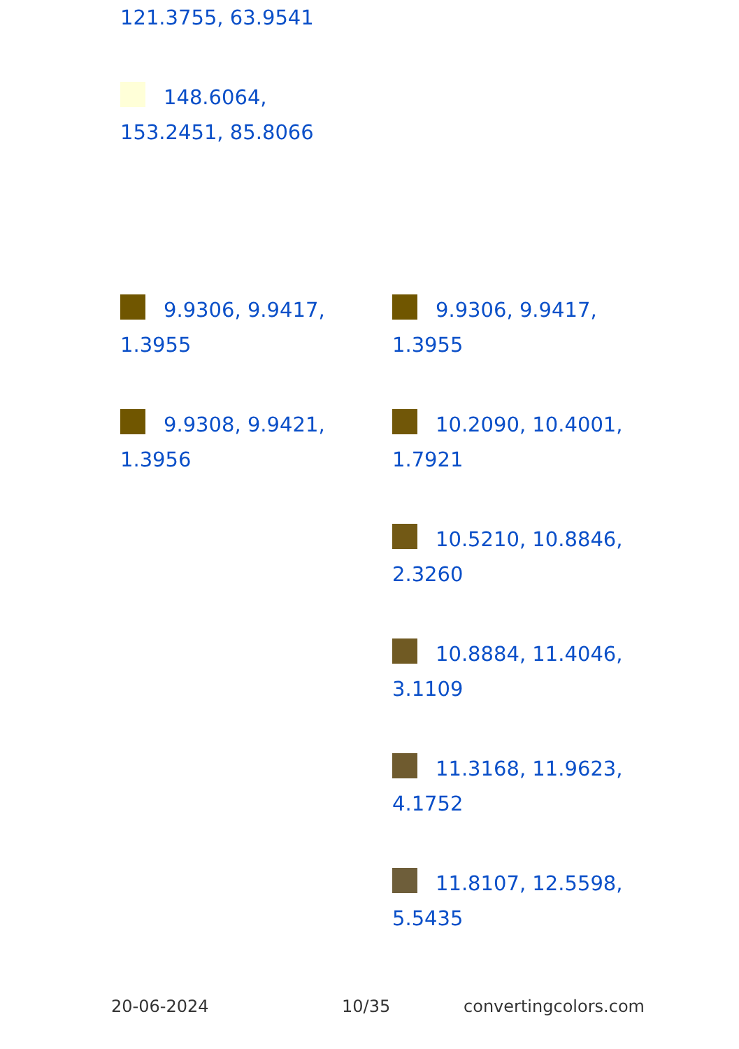121.3755, 63.9541
148.6064, 153.2451, 85.8066
9.9306, 9.9417, 1.3955
9.9306, 9.9417, 1.3955
9.9308, 9.9421, 1.3956
10.2090, 10.4001, 1.7921
10.5210, 10.8846, 2.3260
10.8884, 11.4046, 3.1109
11.3168, 11.9623, 4.1752
11.8107, 12.5598, 5.5435
20-06-2024 10/35 convertingcolors.com